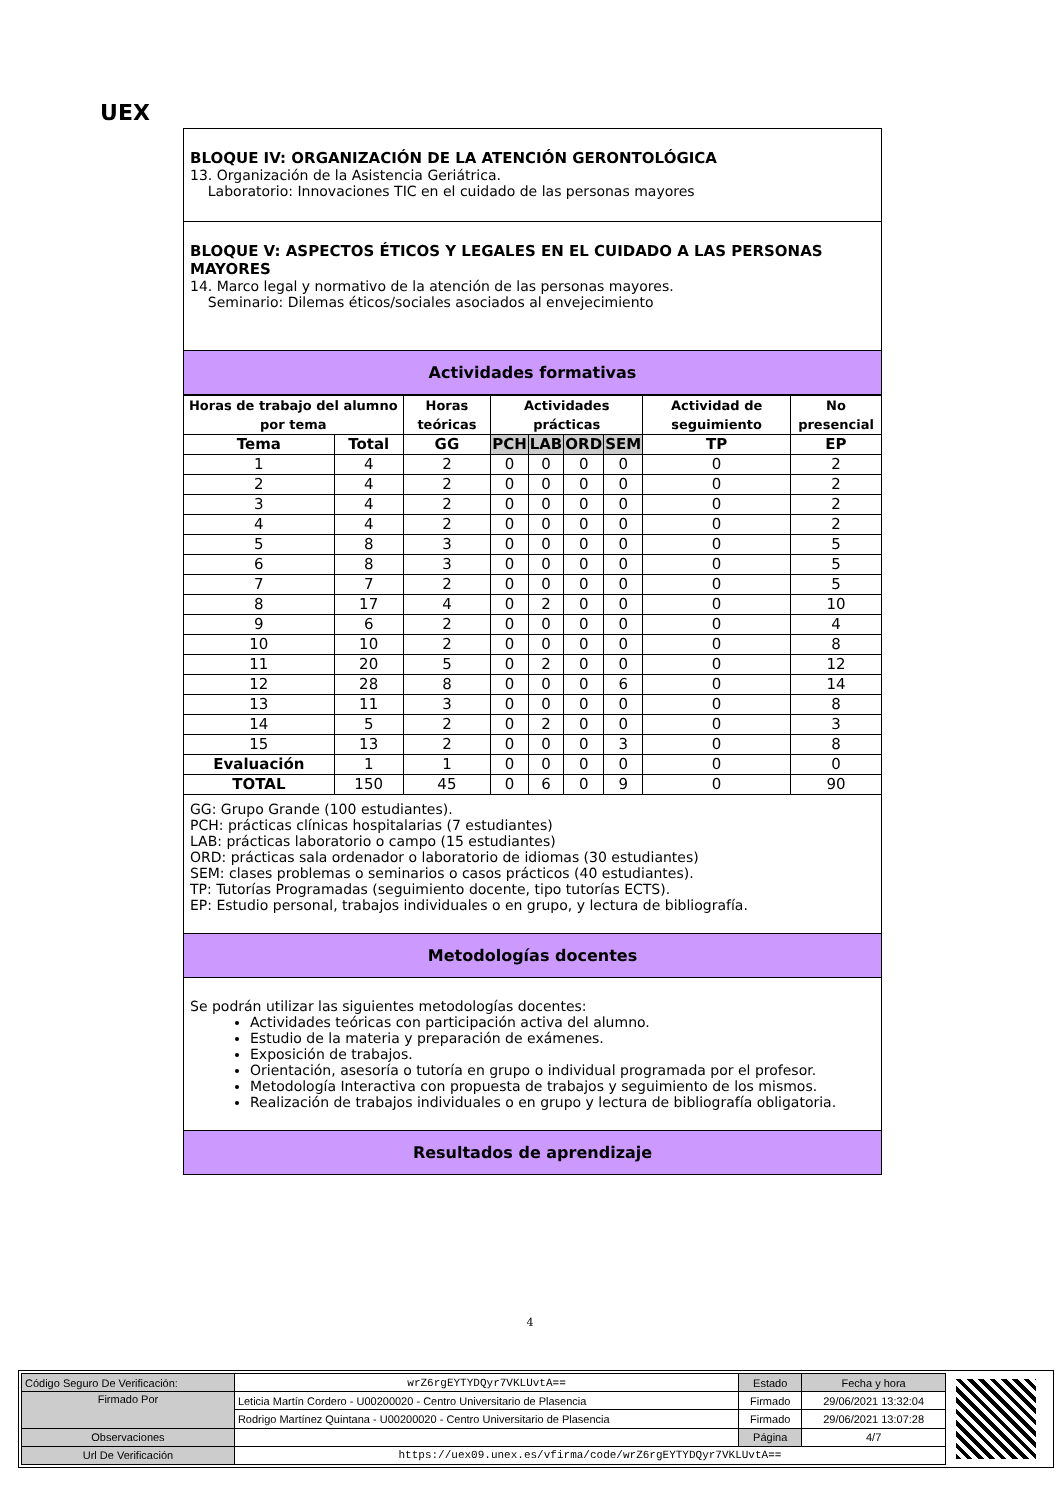UEX
BLOQUE IV: ORGANIZACIÓN DE LA ATENCIÓN GERONTOLÓGICA
13. Organización de la Asistencia Geriátrica.
Laboratorio: Innovaciones TIC en el cuidado de las personas mayores
BLOQUE V: ASPECTOS ÉTICOS Y LEGALES EN EL CUIDADO A LAS PERSONAS MAYORES
14. Marco legal y normativo de la atención de las personas mayores.
Seminario: Dilemas éticos/sociales asociados al envejecimiento
Actividades formativas
| Horas de trabajo del alumno por tema | | Horas teóricas | Actividades prácticas | | | | Actividad de seguimiento | No presencial |
| --- | --- | --- | --- | --- | --- | --- | --- | --- |
| Tema | Total | GG | PCH | LAB | ORD | SEM | TP | EP |
| 1 | 4 | 2 | 0 | 0 | 0 | 0 | 0 | 2 |
| 2 | 4 | 2 | 0 | 0 | 0 | 0 | 0 | 2 |
| 3 | 4 | 2 | 0 | 0 | 0 | 0 | 0 | 2 |
| 4 | 4 | 2 | 0 | 0 | 0 | 0 | 0 | 2 |
| 5 | 8 | 3 | 0 | 0 | 0 | 0 | 0 | 5 |
| 6 | 8 | 3 | 0 | 0 | 0 | 0 | 0 | 5 |
| 7 | 7 | 2 | 0 | 0 | 0 | 0 | 0 | 5 |
| 8 | 17 | 4 | 0 | 2 | 0 | 0 | 0 | 10 |
| 9 | 6 | 2 | 0 | 0 | 0 | 0 | 0 | 4 |
| 10 | 10 | 2 | 0 | 0 | 0 | 0 | 0 | 8 |
| 11 | 20 | 5 | 0 | 2 | 0 | 0 | 0 | 12 |
| 12 | 28 | 8 | 0 | 0 | 0 | 6 | 0 | 14 |
| 13 | 11 | 3 | 0 | 0 | 0 | 0 | 0 | 8 |
| 14 | 5 | 2 | 0 | 2 | 0 | 0 | 0 | 3 |
| 15 | 13 | 2 | 0 | 0 | 0 | 3 | 0 | 8 |
| Evaluación | 1 | 1 | 0 | 0 | 0 | 0 | 0 | 0 |
| TOTAL | 150 | 45 | 0 | 6 | 0 | 9 | 0 | 90 |
GG: Grupo Grande (100 estudiantes).
PCH: prácticas clínicas hospitalarias (7 estudiantes)
LAB: prácticas laboratorio o campo (15 estudiantes)
ORD: prácticas sala ordenador o laboratorio de idiomas (30 estudiantes)
SEM: clases problemas o seminarios o casos prácticos (40 estudiantes).
TP: Tutorías Programadas (seguimiento docente, tipo tutorías ECTS).
EP: Estudio personal, trabajos individuales o en grupo, y lectura de bibliografía.
Metodologías docentes
Se podrán utilizar las siguientes metodologías docentes:
Actividades teóricas con participación activa del alumno.
Estudio de la materia y preparación de exámenes.
Exposición de trabajos.
Orientación, asesoría o tutoría en grupo o individual programada por el profesor.
Metodología Interactiva con propuesta de trabajos y seguimiento de los mismos.
Realización de trabajos individuales o en grupo y lectura de bibliografía obligatoria.
Resultados de aprendizaje
4
| Código Seguro De Verificación: | wrZ6rgEYTYDQyr7VKLUvtA== | Estado | Fecha y hora |
| Firmado Por | Leticia Martín Cordero - U00200020 - Centro Universitario de Plasencia | Firmado | 29/06/2021 13:32:04 |
| | Rodrigo Martínez Quintana - U00200020 - Centro Universitario de Plasencia | Firmado | 29/06/2021 13:07:28 |
| Observaciones | | Página | 4/7 |
| Url De Verificación | https://uex09.unex.es/vfirma/code/wrZ6rgEYTYDQyr7VKLUvtA== | | |